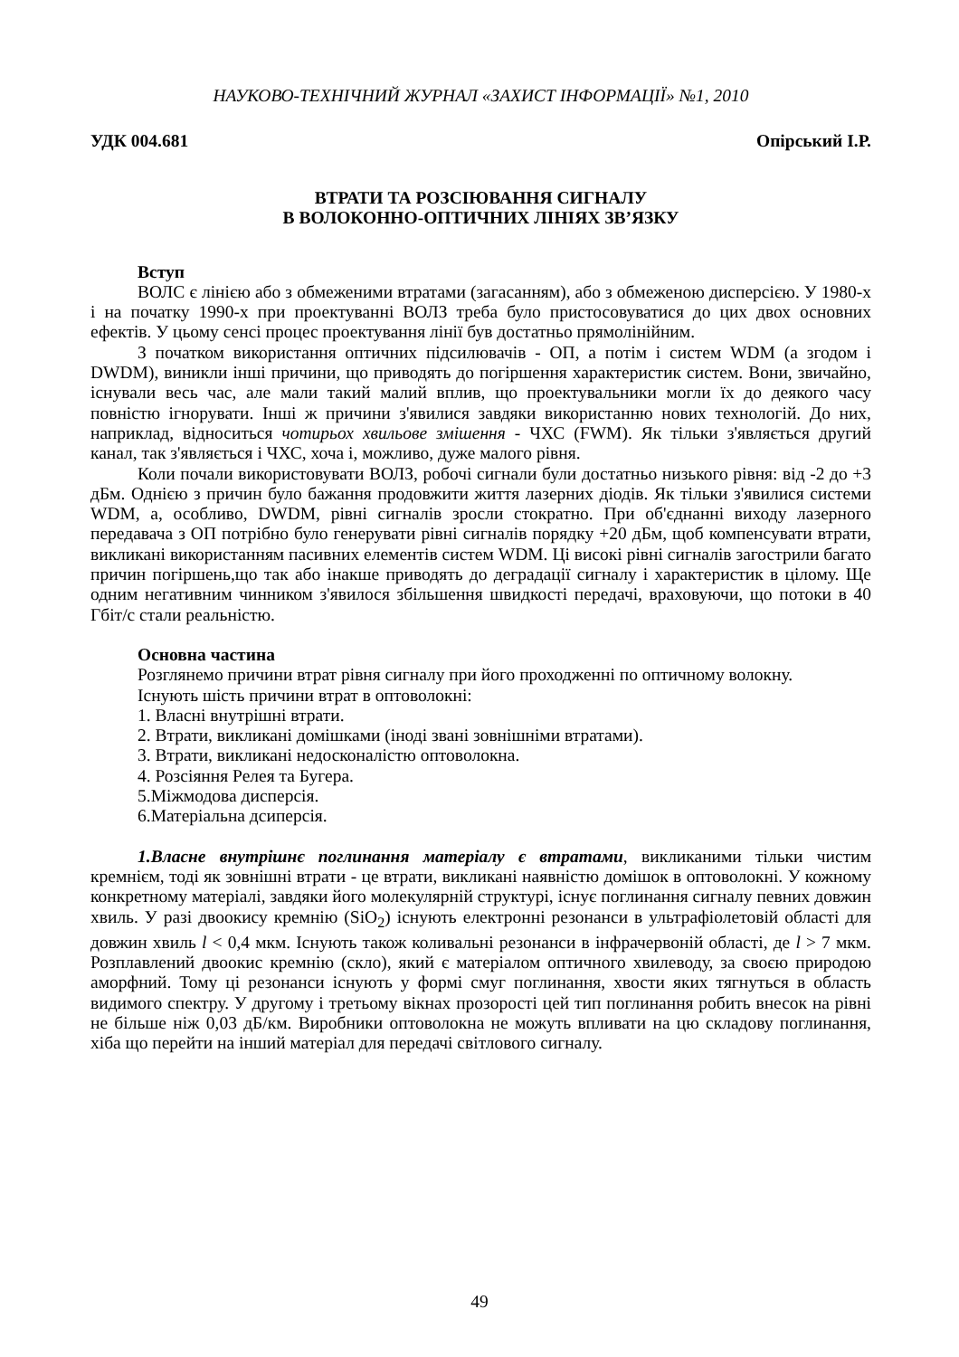НАУКОВО-ТЕХНІЧНИЙ ЖУРНАЛ «ЗАХИСТ ІНФОРМАЦІЇ» №1, 2010
УДК 004.681 Опірський І.Р.
ВТРАТИ ТА РОЗСІЮВАННЯ СИГНАЛУ
В ВОЛОКОННО-ОПТИЧНИХ ЛІНІЯХ ЗВ’ЯЗКУ
Вступ
ВОЛС є лінією або з обмеженими втратами (загасанням), або з обмеженою дисперсією. У 1980-х і на початку 1990-х при проектуванні ВОЛЗ треба було пристосовуватися до цих двох основних ефектів. У цьому сенсі процес проектування лінії був достатньо прямолінійним.
З початком використання оптичних підсилювачів - ОП, а потім і систем WDM (а згодом і DWDM), виникли інші причини, що приводять до погіршення характеристик систем. Вони, звичайно, існували весь час, але мали такий малий вплив, що проектувальники могли їх до деякого часу повністю ігнорувати. Інші ж причини з'явилися завдяки використанню нових технологій. До них, наприклад, відноситься чотирьох хвильове змішення - ЧХС (FWM). Як тільки з'являється другий канал, так з'являється і ЧХС, хоча і, можливо, дуже малого рівня.
Коли почали використовувати ВОЛЗ, робочі сигнали були достатньо низького рівня: від -2 до +3 дБм. Однією з причин було бажання продовжити життя лазерних діодів. Як тільки з'явилися системи WDM, а, особливо, DWDM, рівні сигналів зросли стократно. При об'єднанні виходу лазерного передавача з ОП потрібно було генерувати рівні сигналів порядку +20 дБм, щоб компенсувати втрати, викликані використанням пасивних елементів систем WDM. Ці високі рівні сигналів загострили багато причин погіршень,що так або інакше приводять до деградації сигналу і характеристик в цілому. Ще одним негативним чинником з'явилося збільшення швидкості передачі, враховуючи, що потоки в 40 Гбіт/с стали реальністю.
Основна частина
Розглянемо причини втрат рівня сигналу при його проходженні по оптичному волокну.
Існують шість причини втрат в оптоволокні:
1. Власні внутрішні втрати.
2. Втрати, викликані домішками (іноді звані зовнішніми втратами).
3. Втрати, викликані недосконалістю оптоволокна.
4. Розсіяння Релея та Бугера.
5.Міжмодова дисперсія.
6.Матеріальна дсиперсія.
1.Власне внутрішнє поглинання матеріалу є втратами, викликаними тільки чистим кремнієм, тоді як зовнішні втрати - це втрати, викликані наявністю домішок в оптоволокні. У кожному конкретному матеріалі, завдяки його молекулярній структурі, існує поглинання сигналу певних довжин хвиль. У разі двоокису кремнію (SiO<sub>2</sub>) існують електронні резонанси в ультрафіолетовій області для довжин хвиль l < 0,4 мкм. Існують також коливальні резонанси в інфрачервоній області, де l > 7 мкм. Розплавлений двоокис кремнію (скло), який є матеріалом оптичного хвилеводу, за своєю природою аморфний. Тому ці резонанси існують у формі смуг поглинання, хвости яких тягнуться в область видимого спектру. У другому і третьому вікнах прозорості цей тип поглинання робить внесок на рівні не більше ніж 0,03 дБ/км. Виробники оптоволокна не можуть впливати на цю складову поглинання, хіба що перейти на інший матеріал для передачі світлового сигналу.
49